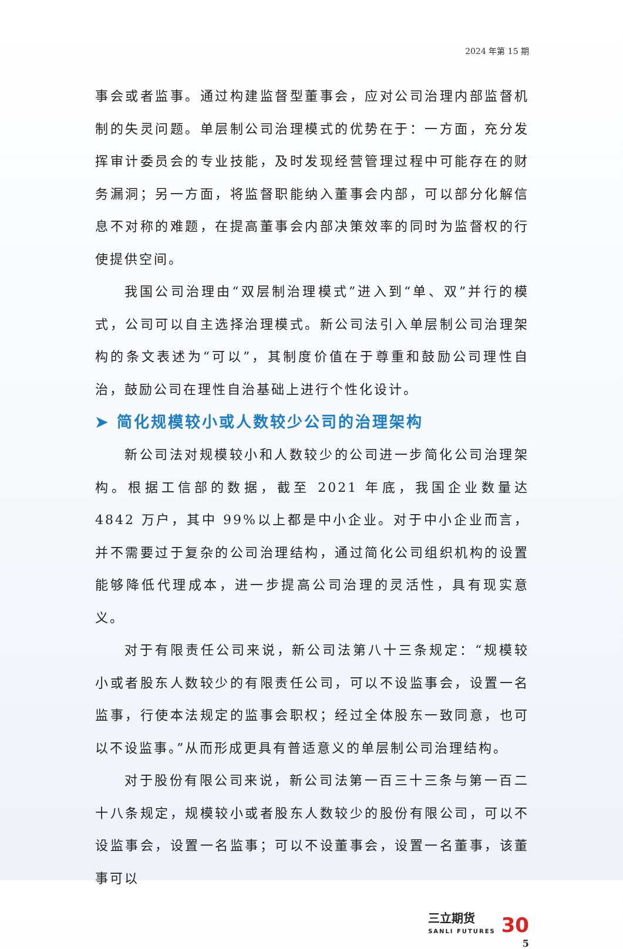2024 年第 15 期
事会或者监事。通过构建监督型董事会，应对公司治理内部监督机制的失灵问题。单层制公司治理模式的优势在于：一方面，充分发挥审计委员会的专业技能，及时发现经营管理过程中可能存在的财务漏洞；另一方面，将监督职能纳入董事会内部，可以部分化解信息不对称的难题，在提高董事会内部决策效率的同时为监督权的行使提供空间。
我国公司治理由“双层制治理模式”进入到“单、双”并行的模式，公司可以自主选择治理模式。新公司法引入单层制公司治理架构的条文表述为“可以”，其制度价值在于尊重和鼓励公司理性自治，鼓励公司在理性自治基础上进行个性化设计。
➤ 简化规模较小或人数较少公司的治理架构
新公司法对规模较小和人数较少的公司进一步简化公司治理架构。根据工信部的数据，截至 2021 年底，我国企业数量达 4842 万户，其中 99%以上都是中小企业。对于中小企业而言，并不需要过于复杂的公司治理结构，通过简化公司组织机构的设置能够降低代理成本，进一步提高公司治理的灵活性，具有现实意义。
对于有限责任公司来说，新公司法第八十三条规定：“规模较小或者股东人数较少的有限责任公司，可以不设监事会，设置一名监事，行使本法规定的监事会职权；经过全体股东一致同意，也可以不设监事。”从而形成更具有普适意义的单层制公司治理结构。
对于股份有限公司来说，新公司法第一百三十三条与第一百二十八条规定，规模较小或者股东人数较少的股份有限公司，可以不设监事会，设置一名监事；可以不设董事会，设置一名董事，该董事可以
三立期货
SANLI FUTURES
30
5